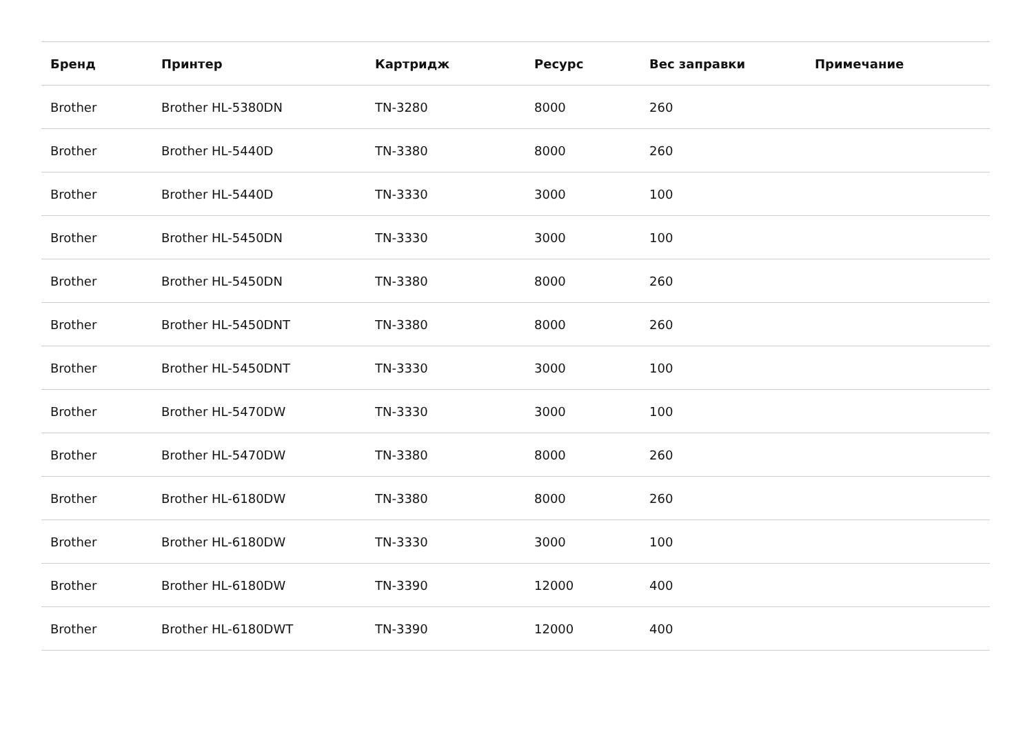| Бренд | Принтер | Картридж | Ресурс | Вес заправки | Примечание |
| --- | --- | --- | --- | --- | --- |
| Brother | Brother HL-5380DN | TN-3280 | 8000 | 260 | |
| Brother | Brother HL-5440D | TN-3380 | 8000 | 260 | |
| Brother | Brother HL-5440D | TN-3330 | 3000 | 100 | |
| Brother | Brother HL-5450DN | TN-3330 | 3000 | 100 | |
| Brother | Brother HL-5450DN | TN-3380 | 8000 | 260 | |
| Brother | Brother HL-5450DNT | TN-3380 | 8000 | 260 | |
| Brother | Brother HL-5450DNT | TN-3330 | 3000 | 100 | |
| Brother | Brother HL-5470DW | TN-3330 | 3000 | 100 | |
| Brother | Brother HL-5470DW | TN-3380 | 8000 | 260 | |
| Brother | Brother HL-6180DW | TN-3380 | 8000 | 260 | |
| Brother | Brother HL-6180DW | TN-3330 | 3000 | 100 | |
| Brother | Brother HL-6180DW | TN-3390 | 12000 | 400 | |
| Brother | Brother HL-6180DWT | TN-3390 | 12000 | 400 | |